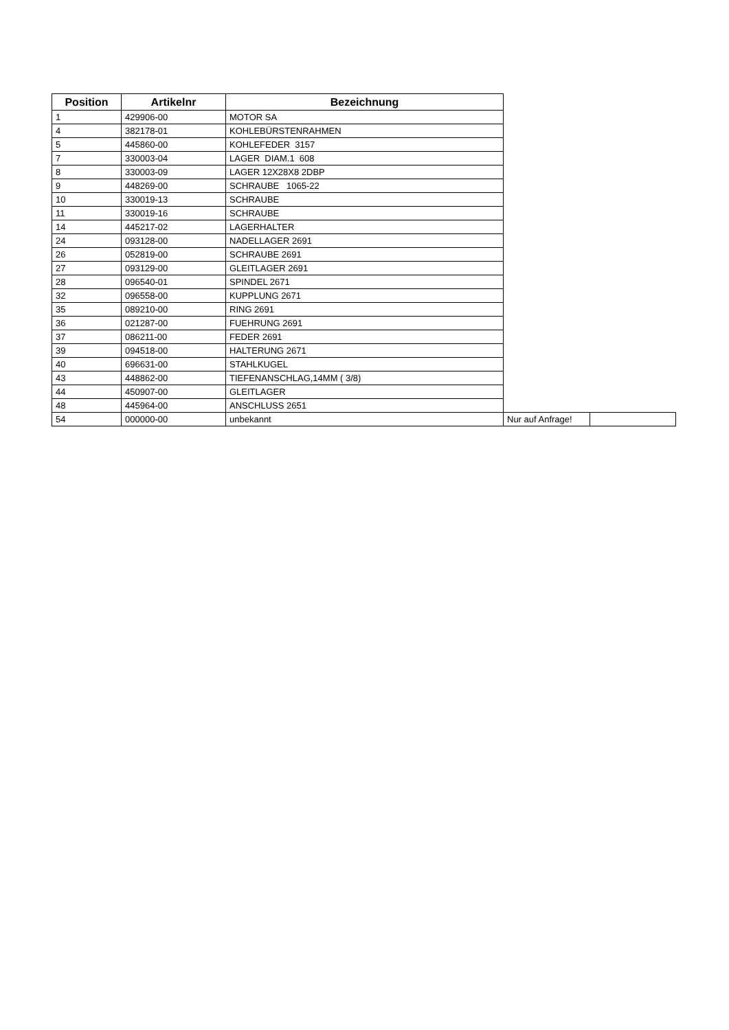| Position | Artikelnr | Bezeichnung | | |
| 1 | 429906-00 | MOTOR SA | | |
| 4 | 382178-01 | KOHLEBÜRSTENRAHMEN | | |
| 5 | 445860-00 | KOHLEFEDER 3157 | | |
| 7 | 330003-04 | LAGER DIAM.1 608 | | |
| 8 | 330003-09 | LAGER 12X28X8 2DBP | | |
| 9 | 448269-00 | SCHRAUBE 1065-22 | | |
| 10 | 330019-13 | SCHRAUBE | | |
| 11 | 330019-16 | SCHRAUBE | | |
| 14 | 445217-02 | LAGERHALTER | | |
| 24 | 093128-00 | NADELLAGER 2691 | | |
| 26 | 052819-00 | SCHRAUBE 2691 | | |
| 27 | 093129-00 | GLEITLAGER 2691 | | |
| 28 | 096540-01 | SPINDEL 2671 | | |
| 32 | 096558-00 | KUPPLUNG 2671 | | |
| 35 | 089210-00 | RING 2691 | | |
| 36 | 021287-00 | FUEHRUNG 2691 | | |
| 37 | 086211-00 | FEDER 2691 | | |
| 39 | 094518-00 | HALTERUNG 2671 | | |
| 40 | 696631-00 | STAHLKUGEL | | |
| 43 | 448862-00 | TIEFENANSCHLAG,14MM ( 3/8) | | |
| 44 | 450907-00 | GLEITLAGER | | |
| 48 | 445964-00 | ANSCHLUSS 2651 | | |
| 54 | 000000-00 | unbekannt | Nur auf Anfrage! | |